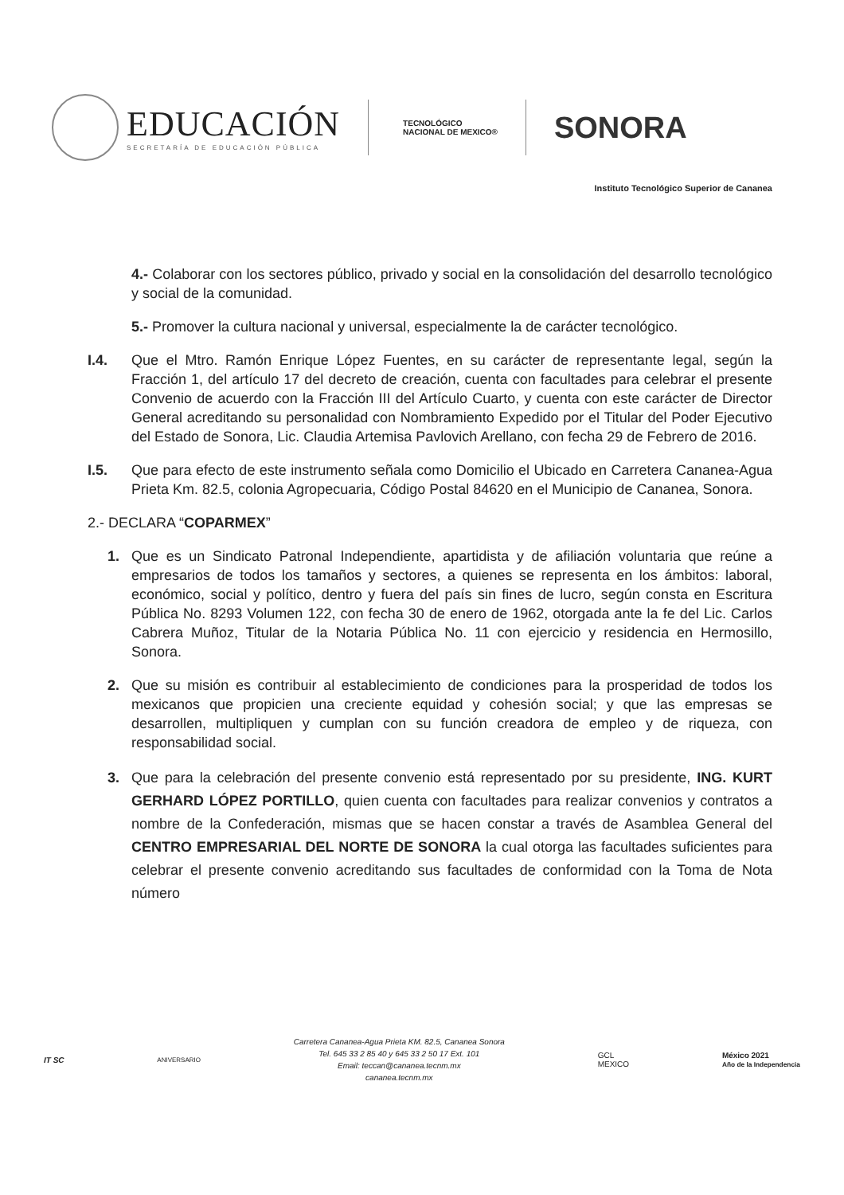EDUCACIÓN
SECRETARÍA DE EDUCACIÓN PÚBLICA
TECNOLÓGICO
NACIONAL DE MEXICO®
SONORA
Instituto Tecnológico Superior de Cananea
4.- Colaborar con los sectores público, privado y social en la consolidación del desarrollo tecnológico y social de la comunidad.
5.- Promover la cultura nacional y universal, especialmente la de carácter tecnológico.
I.4. Que el Mtro. Ramón Enrique López Fuentes, en su carácter de representante legal, según la Fracción 1, del artículo 17 del decreto de creación, cuenta con facultades para celebrar el presente Convenio de acuerdo con la Fracción III del Artículo Cuarto, y cuenta con este carácter de Director General acreditando su personalidad con Nombramiento Expedido por el Titular del Poder Ejecutivo del Estado de Sonora, Lic. Claudia Artemisa Pavlovich Arellano, con fecha 29 de Febrero de 2016.
I.5. Que para efecto de este instrumento señala como Domicilio el Ubicado en Carretera Cananea-Agua Prieta Km. 82.5, colonia Agropecuaria, Código Postal 84620 en el Municipio de Cananea, Sonora.
2.- DECLARA “COPARMEX”
1. Que es un Sindicato Patronal Independiente, apartidista y de afiliación voluntaria que reúne a empresarios de todos los tamaños y sectores, a quienes se representa en los ámbitos: laboral, económico, social y político, dentro y fuera del país sin fines de lucro, según consta en Escritura Pública No. 8293 Volumen 122, con fecha 30 de enero de 1962, otorgada ante la fe del Lic. Carlos Cabrera Muñoz, Titular de la Notaria Pública No. 11 con ejercicio y residencia en Hermosillo, Sonora.
2. Que su misión es contribuir al establecimiento de condiciones para la prosperidad de todos los mexicanos que propicien una creciente equidad y cohesión social; y que las empresas se desarrollen, multipliquen y cumplan con su función creadora de empleo y de riqueza, con responsabilidad social.
3. Que para la celebración del presente convenio está representado por su presidente, ING. KURT GERHARD LÓPEZ PORTILLO, quien cuenta con facultades para realizar convenios y contratos a nombre de la Confederación, mismas que se hacen constar a través de Asamblea General del CENTRO EMPRESARIAL DEL NORTE DE SONORA la cual otorga las facultades suficientes para celebrar el presente convenio acreditando sus facultades de conformidad con la Toma de Nota número
IT SC
ANIVERSARIO
Carretera Cananea-Agua Prieta KM. 82.5, Cananea Sonora
Tel. 645 33 2 85 40 y 645 33 2 50 17 Ext. 101
Email: teccan@cananea.tecnm.mx
cananea.tecnm.mx
GCL
MEXICO
México 2021
Año de la Independencia